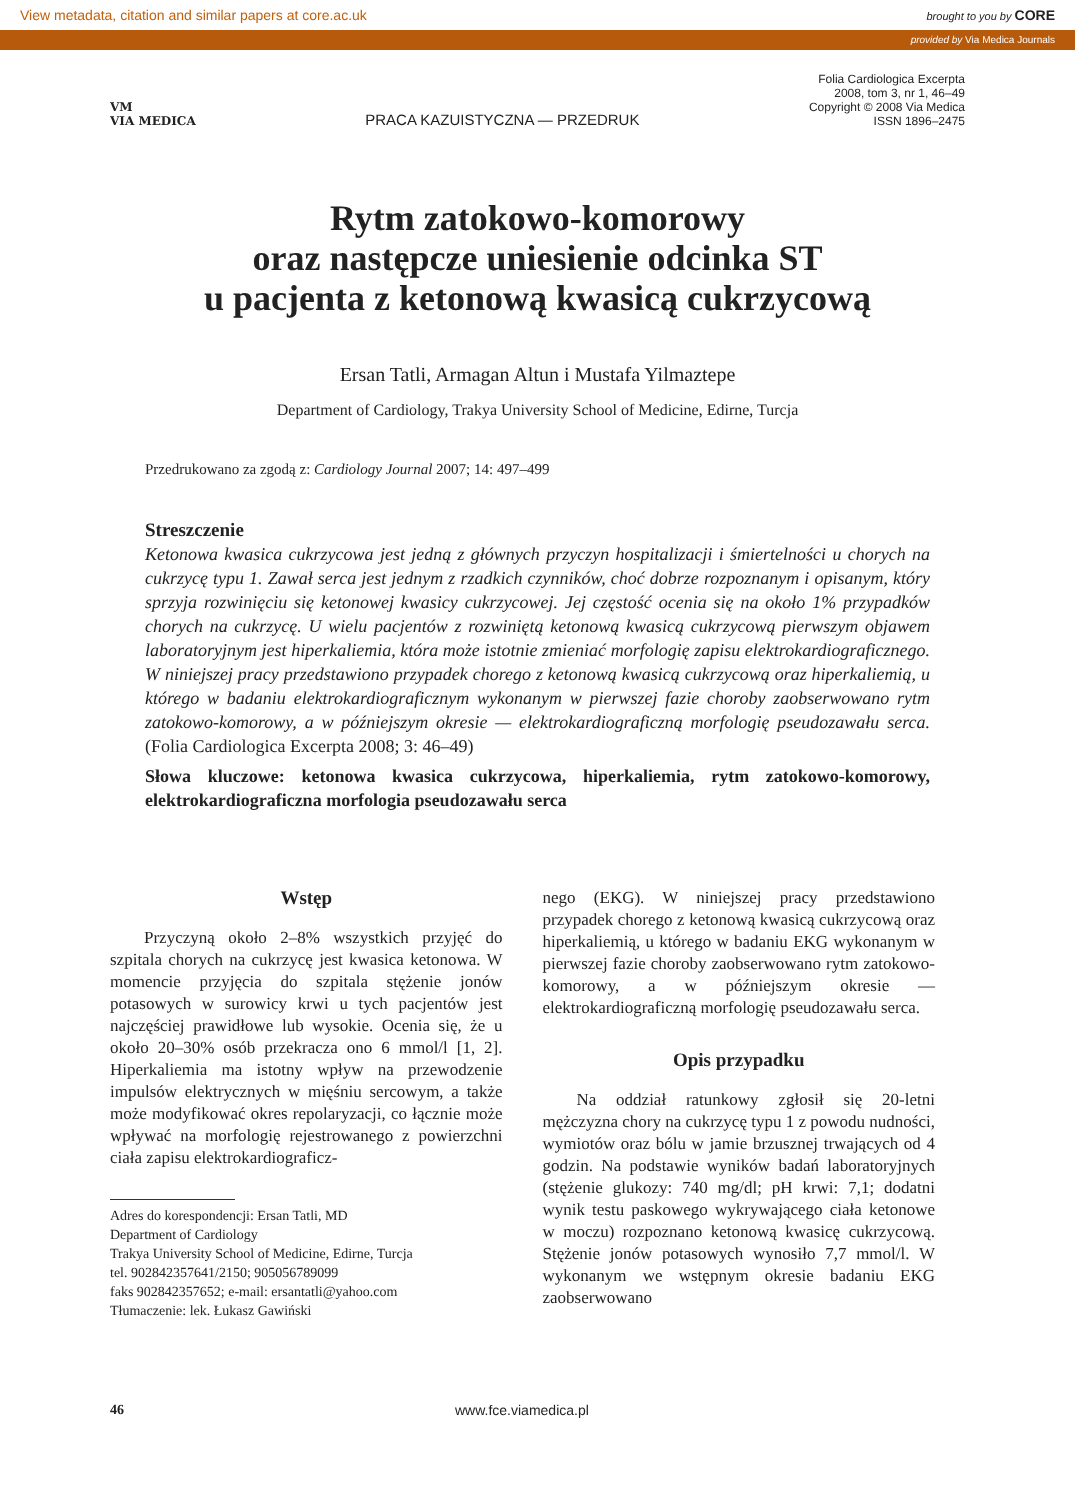View metadata, citation and similar papers at core.ac.uk brought to you by CORE
provided by Via Medica Journals
VM
VIA MEDICA
PRACA KAZUISTYCZNA — PRZEDRUK
Folia Cardiologica Excerpta
2008, tom 3, nr 1, 46–49
Copyright © 2008 Via Medica
ISSN 1896–2475
Rytm zatokowo-komorowy
oraz następcze uniesienie odcinka ST
u pacjenta z ketonową kwasicą cukrzycową
Ersan Tatli, Armagan Altun i Mustafa Yilmaztepe
Department of Cardiology, Trakya University School of Medicine, Edirne, Turcja
Przedrukowano za zgodą z: Cardiology Journal 2007; 14: 497–499
Streszczenie
Ketonowa kwasica cukrzycowa jest jedną z głównych przyczyn hospitalizacji i śmiertelności u chorych na cukrzycę typu 1. Zawał serca jest jednym z rzadkich czynników, choć dobrze rozpoznanym i opisanym, który sprzyja rozwinięciu się ketonowej kwasicy cukrzycowej. Jej częstość ocenia się na około 1% przypadków chorych na cukrzycę. U wielu pacjentów z rozwiniętą ketonową kwasicą cukrzycową pierwszym objawem laboratoryjnym jest hiperkaliemia, która może istotnie zmieniać morfologię zapisu elektrokardiograficznego. W niniejszej pracy przedstawiono przypadek chorego z ketonową kwasicą cukrzycową oraz hiperkaliemią, u którego w badaniu elektrokardiograficznym wykonanym w pierwszej fazie choroby zaobserwowano rytm zatokowo-komorowy, a w późniejszym okresie — elektrokardiograficzną morfologię pseudozawału serca. (Folia Cardiologica Excerpta 2008; 3: 46–49)
Słowa kluczowe: ketonowa kwasica cukrzycowa, hiperkaliemia, rytm zatokowo-komorowy, elektrokardiograficzna morfologia pseudozawału serca
Wstęp
Przyczyną około 2–8% wszystkich przyjęć do szpitala chorych na cukrzycę jest kwasica ketonowa. W momencie przyjęcia do szpitala stężenie jonów potasowych w surowicy krwi u tych pacjentów jest najczęściej prawidłowe lub wysokie. Ocenia się, że u około 20–30% osób przekracza ono 6 mmol/l [1, 2]. Hiperkaliemia ma istotny wpływ na przewodzenie impulsów elektrycznych w mięśniu sercowym, a także może modyfikować okres repolaryzacji, co łącznie może wpływać na morfologię rejestrowanego z powierzchni ciała zapisu elektrokardiograficz-
Adres do korespondencji: Ersan Tatli, MD
Department of Cardiology
Trakya University School of Medicine, Edirne, Turcja
tel. 902842357641/2150; 905056789099
faks 902842357652; e-mail: ersantatli@yahoo.com
Tłumaczenie: lek. Łukasz Gawiński
nego (EKG). W niniejszej pracy przedstawiono przypadek chorego z ketonową kwasicą cukrzycową oraz hiperkaliemią, u którego w badaniu EKG wykonanym w pierwszej fazie choroby zaobserwowano rytm zatokowo-komorowy, a w późniejszym okresie — elektrokardiograficzną morfologię pseudozawału serca.
Opis przypadku
Na oddział ratunkowy zgłosił się 20-letni mężczyzna chory na cukrzycę typu 1 z powodu nudności, wymiotów oraz bólu w jamie brzusznej trwających od 4 godzin. Na podstawie wyników badań laboratoryjnych (stężenie glukozy: 740 mg/dl; pH krwi: 7,1; dodatni wynik testu paskowego wykrywającego ciała ketonowe w moczu) rozpoznano ketonową kwasicę cukrzycową. Stężenie jonów potasowych wynosiło 7,7 mmol/l. W wykonanym we wstępnym okresie badaniu EKG zaobserwowano
46 www.fce.viamedica.pl